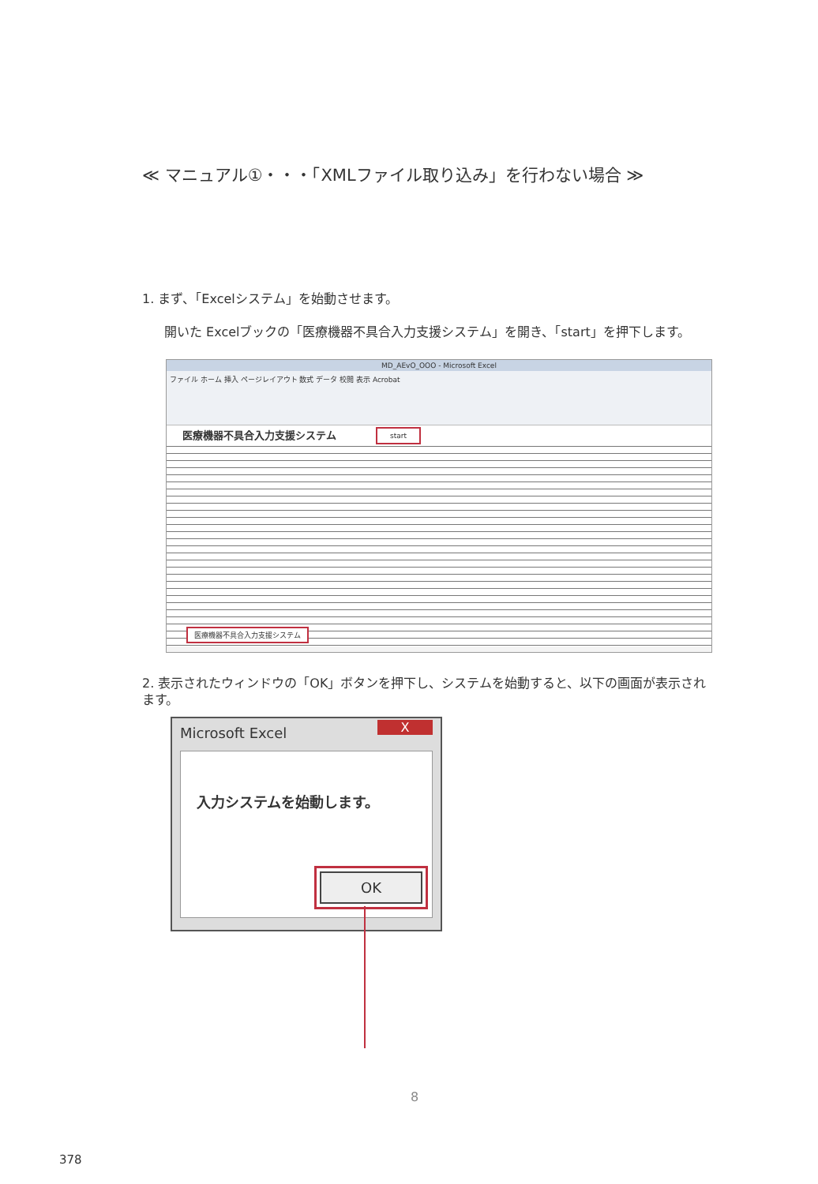≪ マニュアル①・・・「XMLファイル取り込み」を行わない場合 ≫
1. まず、「Excelシステム」を始動させます。
開いた Excelブックの「医療機器不具合入力支援システム」を開き、「start」を押下します。
MD_AEvO_OOO - Microsoft Excel
ファイル ホーム 挿入 ページレイアウト 数式 データ 校閲 表示 Acrobat
医療機器不具合入力支援システム
start
医療機器不具合入力支援システム
2. 表示されたウィンドウの「OK」ボタンを押下し、システムを始動すると、以下の画面が表示されます。
Microsoft Excel
X
入力システムを始動します。
OK
8
378